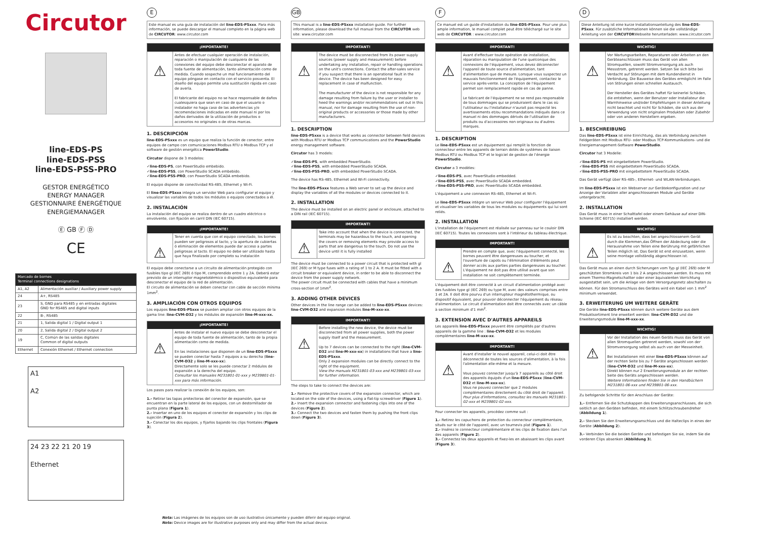Circutor
line-EDS-PS
line-EDS-PSS
line-EDS-PSS-PRO
GESTOR ENERGÉTICO
ENERGY MANAGER
GESTIONNAIRE ÉNERGÉTIQUE
ENERGIEMANAGER
Ⓔ GB Ⓕ Ⓓ
CE
| Marcado de bornes Terminal connections designations | |
| --- | --- |
| A1, A2 | Alimentación auxiliar / Auxiliary power supply |
| 24 | A+, RS485 |
| 23 | S, GND para RS485 y en entradas digitales GND for RS485 and digital inputs |
| 22 | B-, RS485 |
| 21 | 1, Salida digital 1 / Digital output 1 |
| 20 | 2, Salida digital 2 / Digital output 2 |
| 19 | C, Común de las salidas digitales Common of digital outputs |
| Ethernet | Conexión Ethernet / Ethernet connection |
A1
A2
24 23 22 21 20 19
Ethernet
E
Este manual es una guía de instalación del line-EDS-PSxxx. Para más información, se puede descargar el manual completo en la página web de CIRCUTOR: www.circutor.com
¡IMPORTANTE!
⚠
Antes de efectuar cualquier operación de instalación, reparación o manipulación de cualquiera de las conexiones del equipo debe desconectar el aparato de toda fuente de alimentación, tanto alimentación como de medida. Cuando sospeche un mal funcionamiento del equipo póngase en contacto con el servicio posventa. El diseño del equipo permite una sustitución rápida en caso de avería.
El fabricante del equipo no se hace responsable de daños cualesquiera que sean en caso de que el usuario o instalador no haga caso de las advertencias y/o recomendaciones indicadas en este manual ni por los daños derivados de la utilización de productos o accesorios no originales o de otras marcas.
1. DESCRIPCIÓN
line-EDS-PSxxx es un equipo que realiza la función de conector, entre equipos de campo con comunicaciones Modbus RTU o Modbus TCP y el software de gestión energética PowerStudio.
Circutor dispone de 3 modelos:
✓line-EDS-PS, con PowerStudio embebido.
✓line-EDS-PSS, con PowerStudio SCADA embebido.
✓line-EDS-PSS-PRO, con PowerStudio SCADA embebido.
El equipo dispone de conectividad RS-485, Ethernet y Wi-Fi.
El line-EDS-PSxxx integra un servidor Web para configurar el equipo y visualizar las variables de todos los módulos o equipos conectados a él.
2. INSTALACIÓN
La instalación del equipo se realiza dentro de un cuadro eléctrico o envolvente, con fijación en carril DIN (IEC 60715).
¡IMPORTANTE!
⚠
Tener en cuenta que con el equipo conectado, los bornes pueden ser peligrosos al tacto, y la apertura de cubiertas ó eliminación de elementos puede dar acceso a partes peligrosas al tacto. El equipo no debe ser utilizado hasta que haya finalizado por completo su instalación
El equipo debe conectarse a un circuito de alimentación protegido con fusibles tipo gl (IEC 269) ó tipo M, comprendido entre 1 y 2A. Deberá estar previsto de un interruptor magnetotérmico o dispositivo equivalente para desconectar el equipo de la red de alimentación.
El circuito de alimentación se deben conectar con cable de sección mínima 1mm<sup>2</sup>.
3. AMPLIACIÓN CON OTROS EQUIPOS
Los equipos line-EDS-PSxxx se pueden ampliar con otros equipos de la gama line: line-CVM-D32 y los módulos de expansión line-M-xxx-xx.
¡IMPORTANTE!
⚠
Antes de instalar el nuevo equipo se debe desconectar el equipo de toda fuente de alimentación, tanto de la propia alimentación como de medida.
En las instalaciones que disponen de un line-EDS-PSxxx se pueden conectar hasta 7 equipos a su derecha (line-CVM-D32 y line-M-xxx-xx).
Directamente solo se les puede conectar 2 módulos de expansión a la derecha del equipo.
Consultar los manuales M231B01-01-xxx y M239B01-01-xxx para más información.
Los pasos para realizar la conexión de los equipos, son:
1.- Retirar las tapas protectoras del conector de expansión, que se encuentran en la parte lateral de los equipos, con un destornillador de punta plana (Figura 1).
2.- Insertar en uno de los equipos el conector de expansión y los clips de sujeción (Figura 2).
3.- Conectar los dos equipos, y fijarlos bajando los clips frontales (Figura 3).
GB
This manual is a line-EDS-PSxxx installation guide. For further information, please download the full manual from the CIRCUTOR web site: www.circutor.com
IMPORTANT!
⚠
The device must be disconnected from its power supply sources (power supply and measurement) before undertaking any installation, repair or handling operations on the unit's connections. Contact the after-sales service if you suspect that there is an operational fault in the device. The device has been designed for easy replacement in case of malfunction.
The manufacturer of the device is not responsible for any damage resulting from failure by the user or installer to heed the warnings and/or recommendations set out in this manual, nor for damage resulting from the use of non-original products or accessories or those made by other manufacturers.
1. DESCRIPTION
line-EDS-PSxxx is a device that works as connector between field devices with Modbus RTU or Modbus TCP communications and the PowerStudio energy management software.
Circutor has 3 models:
✓line-EDS-PS, with embedded PowerStudio.
✓line-EDS-PSS, with embedded PowerStudio SCADA.
✓line-EDS-PSS-PRO, with embedded PowerStudio SCADA.
The device has RS-485, Ethernet and Wi-Fi connectivity.
The line-EDS-PSxxx features a Web server to set up the device and display the variables of all the modules or devices connected to it.
2. INSTALLATION
The device must be installed on an electric panel or enclosure, attached to a DIN rail (IEC 60715).
IMPORTANT!
⚠
Take into account that when the device is connected, the terminals may be hazardous to the touch, and opening the covers or removing elements may provide access to parts that are dangerous to the touch. Do not use the device until it is fully installed
The device must be connected to a power circuit that is protected with gl (IEC 269) or M type fuses with a rating of 1 to 2 A. It must be fitted with a circuit breaker or equivalent device, in order to be able to disconnect the device from the power supply network.
The power circuit must be connected with cables that have a minimum cross-section of 1mm<sup>2</sup>.
3. ADDING OTHER DEVICES
Other devices in the line range can be added to line-EDS-PSxxx devices: line-CVM-D32 and expansion modules line-M-xxx-xx.
IMPORTANT!
⚠
Before installing the new device, the device must be disconnected from all power supplies, both the power supply itself and the measurement.
Up to 7 devices can be connected to the right (line-CVM-D32 and line-M-xxx-xx) in installations that have a line-EDS-PSxxx.
Only 2 expansion modules can be directly connect to the right of the equipment.
View the manuals M231B01-03-xxx and M239B01-03-xxx for further information.
The steps to take to connect the devices are:
1.- Remove the protective covers of the expansion connector, which are located on the side of the devices, using a flat-tip screwdriver (Figure 1).
2.- Insert the expansion connector and fastening clips into one of the devices (Figure 2).
3.- Connect the two devices and fasten them by pushing the front clips down (Figure 3).
F
Ce manuel est un guide d'installation du line-EDS-PSxxx. Pour une plus ample information, le manuel complet peut être téléchargé sur le site web de CIRCUTOR : www.circutor.com
IMPORTANT!
⚠
Avant d'effectuer toute opération de installation, réparation ou manipulation de l'une quelconque des connexions de l'équipement, vous devez déconnecter l'appareil de toute source d'alimentation, tant d'alimentation que de mesure. Lorsque vous suspectez un mauvais fonctionnement de l'équipement, contactez le service après-vente. La conception de l'équipement permet son remplacement rapide en cas de panne.
Le fabricant de l'équipement ne se rend pas responsable de tous dommages qui se produiraient dans le cas où l'utilisateur ou l'installateur n'aurait pas respecté les avertissements et/ou recommandations indiqués dans ce manuel ni des dommages dérivés de l'utilisation de produits ou d'accessoires non originaux ou d'autres marques.
1. DESCRIPTION
Le line-EDS-PSxxx est un équipement qui remplit la fonction de connecteur entre les appareils de terrain dotés de systèmes de liaison Modbus RTU ou Modbus TCP et le logiciel de gestion de l'énergie PowerStudio.
Circutor a 3 modèles:
✓line-EDS-PS, avec PowerStudio embedded.
✓line-EDS-PSS, avec PowerStudio SCADA embedded.
✓line-EDS-PSS-PRO, avec PowerStudio SCADA embedded.
L'équipement a une connexion RS-485, Ethernet et Wi-Fi.
Le line-EDS-PSxxx intègre un serveur Web pour configurer l'équipement et visualiser les variables de tous les modules ou équipements qui lui sont reliés.
2. INSTALLATION
L'installation de l'équipement est réalisée sur panneau sur le couloir DIN (IEC 60715). Toutes les connexions sont à l'intérieur du tableau électrique.
IMPORTANT!
⚠
Prendre en compte que, avec l'équipement connecté, les bornes peuvent être dangereuses au toucher, et l'ouverture de capots ou l'élimination d'éléments peut donner accès aux parties parties dangereuses au toucher. L'équipement ne doit pas être utilisé avant que son installation ne soit complètement terminée.
L'équipement doit être connecté à un circuit d'alimentation protégé avec des fusibles type gl (IEC 269) ou type M, avec des valeurs comprises entre 1 et 2A. Il doit être pourvu d'un interrupteur magnétothermique, ou dispositif équivalent, pour pouvoir déconnecter l'équipement du réseau d'alimentation. Le circuit d'alimentation doit être connectés avec un câble à section minimum d'1 mm<sup>2</sup>.
3. EXTENSION AVEC D'AUTRES APPAREILS
Les appareils line-EDS-PSxxx peuvent être complétés par d'autres appareils de la gamme line : line-CVM-D32 et les modules complémentaires line-M-xxx-xx.
IMPORTANT!
⚠
Avant d'installer le nouvel appareil, celui-ci doit être déconnecté de toutes les sources d'alimentation, à la fois l'alimentation elle-même et la mesure.
Vous pouvez connecter jusqu'à 7 appareils au côté droit des appareils équipés d'un line-EDS-PSxxx (line-CVM-D32 et line-M-xxx-xx).
Vous ne pouvez connecter que 2 modules complémentaires directement du côté droit de l'appareil.
Pour plus d'informations, consultez les manuels M231B01-02-xxx et M239B01-02-xxx.
Pour connecter les appareils, procédez comme suit :
1.- Retirez les capuchons de protection du connecteur complémentaire, situés sur le côté de l'appareil, avec un tournevis plat (Figure 1).
2.- Insérez le connecteur complémentaire et les clips de fixation dans l'un des appareils (Figure 2).
3.- Connectez les deux appareils et fixez-les en abaissant les clips avant (Figure 3).
D
Diese Anleitung ist eine kurze Installationsanleitung des line-EDS-PSxxx. Für zusätzliche Informationen können sie die vollständige Anleitung von der CIRCUTORWebseite herunterladen: www.circutor.com
WICHTIG!
⚠
Vor Wartungsarbeiten, Reparaturen oder Arbeiten an den Geräteanschlüssen muss das Gerät von allen Stromquellen, sowohl Stromversorgung als auch Messstrom, getrennt werden. Setzen Sie sich bitte bei Verdacht auf Störungen mit dem Kundendienst in Verbindung. Die Bauweise des Gerätes ermöglicht im Falle von Störungen einen schnellen Austausch.
Der Hersteller des Gerätes haftet für keinerlei Schäden, die entstehen, wenn der Benutzer oder Installateur die Warnhinweise und/oder Empfehlungen in dieser Anleitung nicht beachtet und nicht für Schäden, die sich aus der Verwendung von nicht originalen Produkten oder Zubehör oder von anderen Herstellern ergeben.
1. BESCHREIBUNG
Das line-EDS-PSxxx ist eine Einrichtung, das als Verbindung zwischen Feldgeräten mit Modbus RTU- oder Modbus TCP-Kommunikations- und die Energiemanagement-Software PowerStudio.
Circutor hat 3 Modelle:
✓line-EDS-PS mit eingebettetem PowerStudio.
✓line-EDS-PSS mit eingebettetem PowerStudio SCADA.
✓line-EDS-PSS-PRO mit eingebettetem PowerStudio SCADA.
Das Gerät verfügt über RS-485-, Ethernet- und WLAN-Verbindungen.
Im line-EDS-PSxxx ist ein Webserver zur Gerätekonfiguration und zur Anzeige der Variablen aller angeschlossenen Module und Geräte untergebracht.
2. INSTALLATION
Das Gerät muss in einer Schalttafel oder einem Gehäuse auf einer DIN-Schiene (IEC 60715) installiert werden.
WICHTIG!
⚠
Es ist zu beachten, dass bei angeschlossenem Gerät durch die Klemmen,das Öffnen der Abdeckung oder die Herausnahme von Teilen eine Berührung mit gefährlichen Teilen möglich ist. Das Gerät ist erst einzusetzen, wenn seine montage vollständig abgeschlossen ist.
Das Gerät muss an einen durch Sicherungen vom Typ gl (IEC 269) oder M geschützten Stromkreis von 1 bis 2 A angeschlossen werden. Es muss mit einem Thermo-Magnetschallter oder einer äquivalenten Vorrichtung ausgestattet sein, um die Anlage von dem Versorgungsnetz abschalten zu können. Für den Stromanschluss des Gerätes wird ein Kabel von 1 mm<sup>2</sup> minimum verwendet.
3. ERWEITERUNG UM WEITERE GERÄTE
Die Geräte line-EDS-PSxxx können durch weitere Geräte aus dem Produktsortiment line erweitert werden: line-CVM-D32 und die Erweiterungsmodule line-M-xxx-xx.
WICHTIG!
⚠
Vor der Installation des neuen Geräts muss das Gerät von allen Stromquellen getrennt werden, sowohl von der Stromversorgung selbst als auch von der Messeinheit.
Bei Installationen mit einer line-EDS-PSxxx können auf der rechten Seite bis zu 7 Geräte angeschlossen werden (line-CVM-D32 und line-M-xxx-xx).
Direkt können nur 2 Erweiterungsmodule an der rechten Seite des Geräts angeschlossen werden.
Weitere Informationen finden Sie in den Handbüchern M231B01-06-xxx und M239B01-06-xxx.
Zu befolgende Schritte für den Anschluss der Geräte:
1.- Entfernen Sie die Schutzkappen des Erweiterungsanschlusses, die sich seitlich an den Geräten befinden, mit einem Schlitzschraubendreher (Abbildung 1).
2.- Stecken Sie den Erweiterungsanschluss und die Halteclips in eines der Geräte (Abbildung 2).
3.- Verbinden Sie die beiden Geräte und befestigen Sie sie, indem Sie die vorderen Clips absenken (Abbildung 3).
Nota: Las imágenes de los equipos son de uso ilustrativo únicamente y pueden diferir del equipo original.
Note: Device images are for illustrative purposes only and may differ from the actual device.